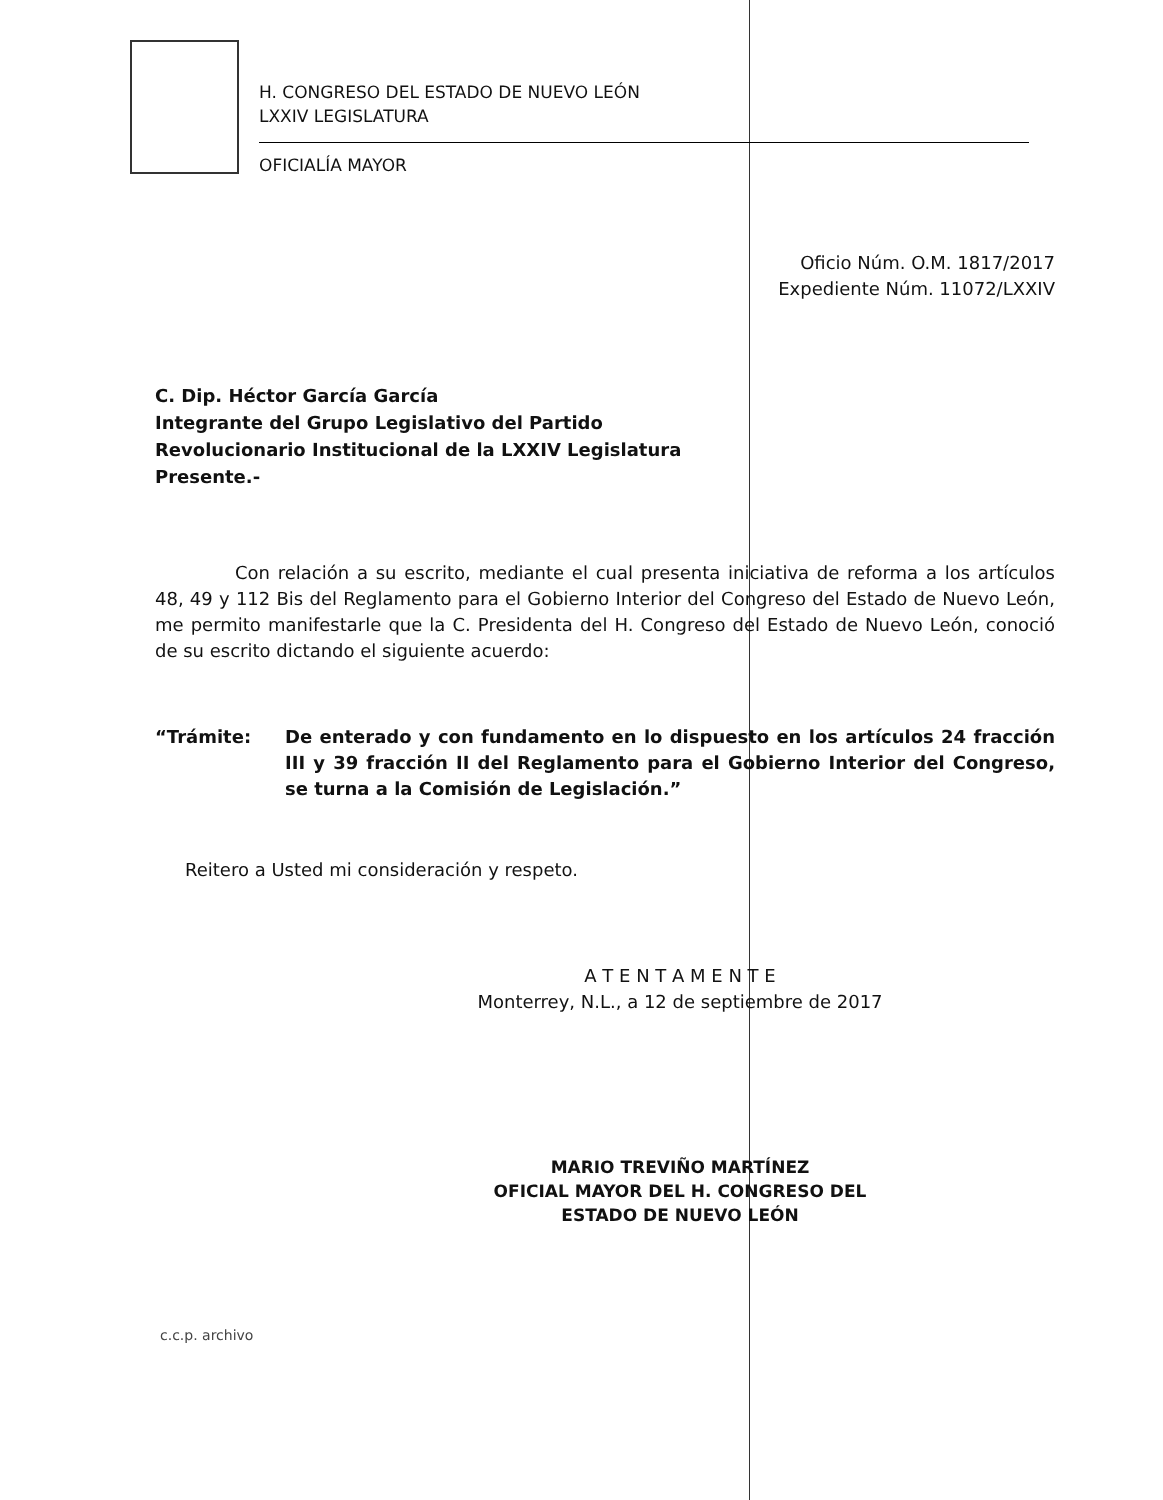H. CONGRESO DEL ESTADO DE NUEVO LEÓN
LXXIV LEGISLATURA
OFICIALÍA MAYOR
Oficio Núm. O.M. 1817/2017
Expediente Núm. 11072/LXXIV
C. Dip. Héctor García García
Integrante del Grupo Legislativo del Partido
Revolucionario Institucional de la LXXIV Legislatura
Presente.-
Con relación a su escrito, mediante el cual presenta iniciativa de reforma a los artículos 48, 49 y 112 Bis del Reglamento para el Gobierno Interior del Congreso del Estado de Nuevo León, me permito manifestarle que la C. Presidenta del H. Congreso del Estado de Nuevo León, conoció de su escrito dictando el siguiente acuerdo:
“Trámite:
De enterado y con fundamento en lo dispuesto en los artículos 24 fracción III y 39 fracción II del Reglamento para el Gobierno Interior del Congreso, se turna a la Comisión de Legislación.”
Reitero a Usted mi consideración y respeto.
A T E N T A M E N T E
Monterrey, N.L., a 12 de septiembre de 2017
MARIO TREVIÑO MARTÍNEZ
OFICIAL MAYOR DEL H. CONGRESO DEL
ESTADO DE NUEVO LEÓN
c.c.p. archivo